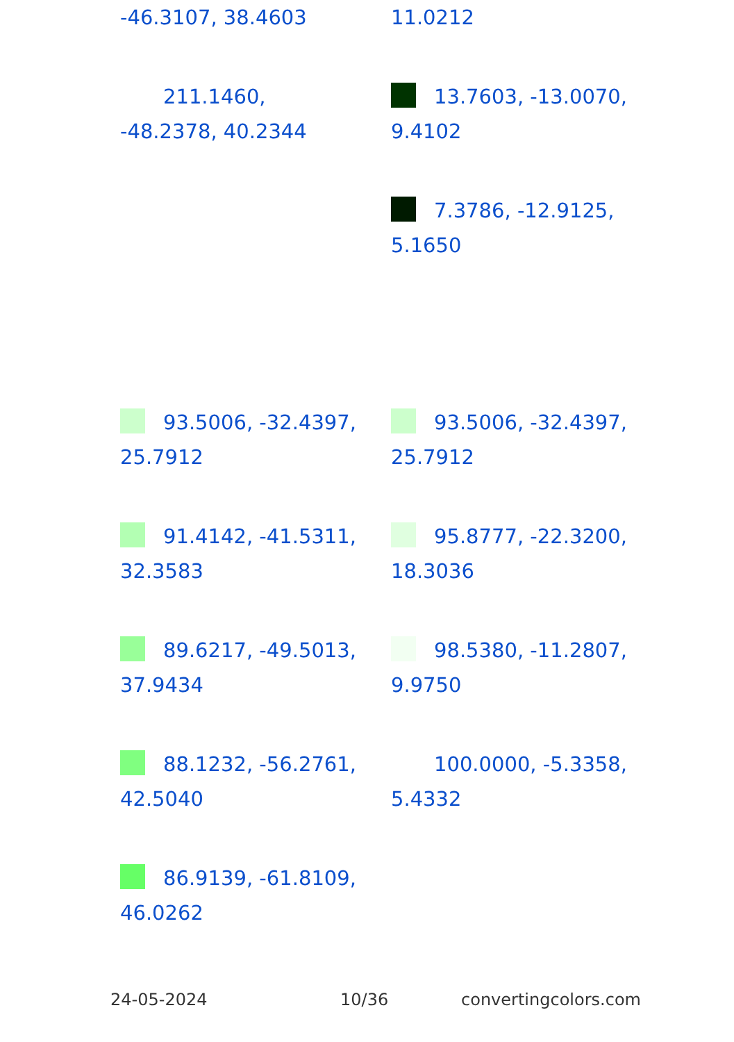-46.3107, 38.4603 11.0212
211.1460, -48.2378, 40.2344
13.7603, -13.0070, 9.4102
7.3786, -12.9125, 5.1650
93.5006, -32.4397, 25.7912
93.5006, -32.4397, 25.7912
91.4142, -41.5311, 32.3583
95.8777, -22.3200, 18.3036
89.6217, -49.5013, 37.9434
98.5380, -11.2807, 9.9750
88.1232, -56.2761, 42.5040
100.0000, -5.3358, 5.4332
86.9139, -61.8109, 46.0262
24-05-2024 10/36 convertingcolors.com